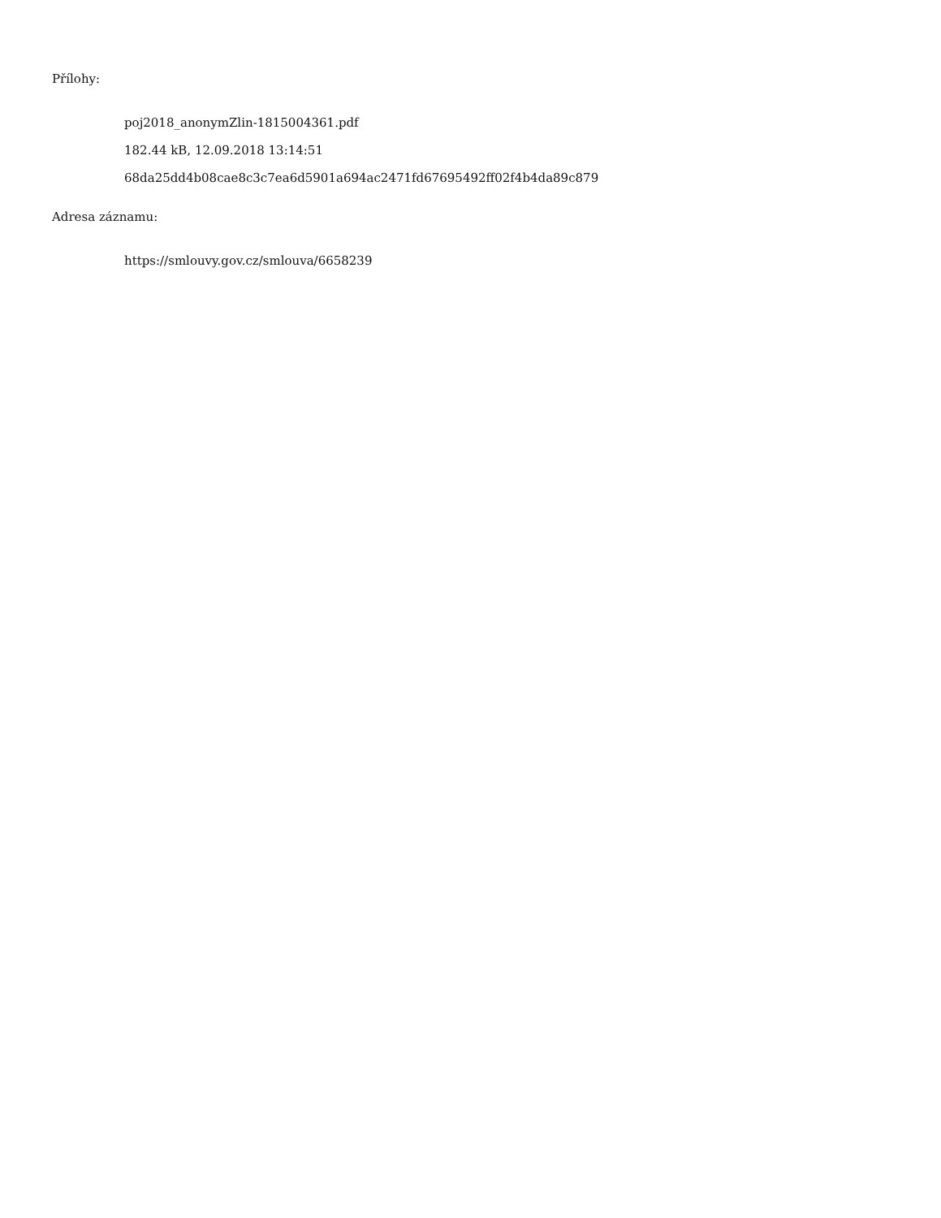Přílohy:
poj2018_anonymZlin-1815004361.pdf
182.44 kB, 12.09.2018 13:14:51
68da25dd4b08cae8c3c7ea6d5901a694ac2471fd67695492ff02f4b4da89c879
Adresa záznamu:
https://smlouvy.gov.cz/smlouva/6658239